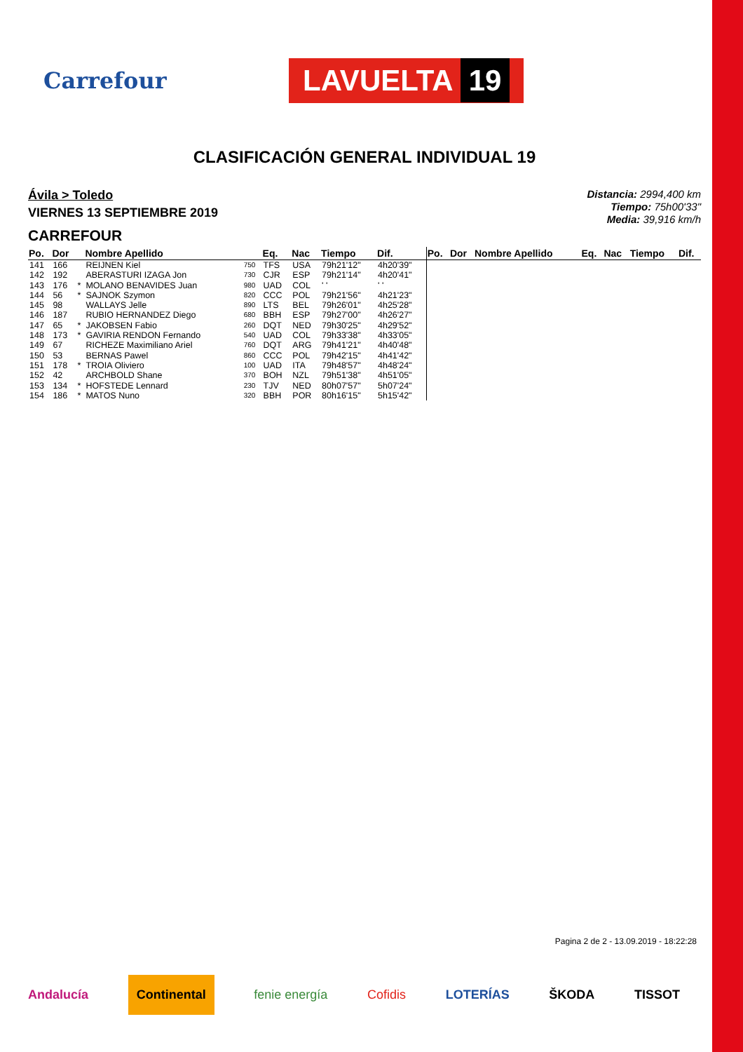Carrefour
LAVUELTA 19
CLASIFICACIÓN GENERAL INDIVIDUAL 19
Ávila > Toledo
VIERNES 13 SEPTIEMBRE 2019
CARREFOUR
Distancia: 2994,400 km
Tiempo: 75h00'33"
Media: 39,916 km/h
| Po. | Dor | | Nombre Apellido | | Eq. | Nac | Tiempo | Dif. | Po. | Dor | Nombre Apellido | Eq. | Nac | Tiempo | Dif. |
| --- | --- | --- | --- | --- | --- | --- | --- | --- | --- | --- | --- | --- | --- | --- | --- |
| 141 | 166 | | REIJNEN Kiel | 750 | TFS | USA | 79h21'12" | 4h20'39" | | | | | | | |
| 142 | 192 | | ABERASTURI IZAGA Jon | 730 | CJR | ESP | 79h21'14" | 4h20'41" | | | | | | | |
| 143 | 176 | * | MOLANO BENAVIDES Juan | 980 | UAD | COL | ' ' | ' ' | | | | | | | |
| 144 | 56 | * | SAJNOK Szymon | 820 | CCC | POL | 79h21'56" | 4h21'23" | | | | | | | |
| 145 | 98 | | WALLAYS Jelle | 890 | LTS | BEL | 79h26'01" | 4h25'28" | | | | | | | |
| 146 | 187 | | RUBIO HERNANDEZ Diego | 680 | BBH | ESP | 79h27'00" | 4h26'27" | | | | | | | |
| 147 | 65 | * | JAKOBSEN Fabio | 260 | DQT | NED | 79h30'25" | 4h29'52" | | | | | | | |
| 148 | 173 | * | GAVIRIA RENDON Fernando | 540 | UAD | COL | 79h33'38" | 4h33'05" | | | | | | | |
| 149 | 67 | | RICHEZE Maximiliano Ariel | 760 | DQT | ARG | 79h41'21" | 4h40'48" | | | | | | | |
| 150 | 53 | | BERNAS Pawel | 860 | CCC | POL | 79h42'15" | 4h41'42" | | | | | | | |
| 151 | 178 | * | TROIA Oliviero | 100 | UAD | ITA | 79h48'57" | 4h48'24" | | | | | | | |
| 152 | 42 | | ARCHBOLD Shane | 370 | BOH | NZL | 79h51'38" | 4h51'05" | | | | | | | |
| 153 | 134 | * | HOFSTEDE Lennard | 230 | TJV | NED | 80h07'57" | 5h07'24" | | | | | | | |
| 154 | 186 | * | MATOS Nuno | 320 | BBH | POR | 80h16'15" | 5h15'42" | | | | | | | |
Pagina 2 de 2 - 13.09.2019 - 18:22:28
Andalucía Continental fenie energía Cofidis LOTERÍAS ŠKODA TISSOT